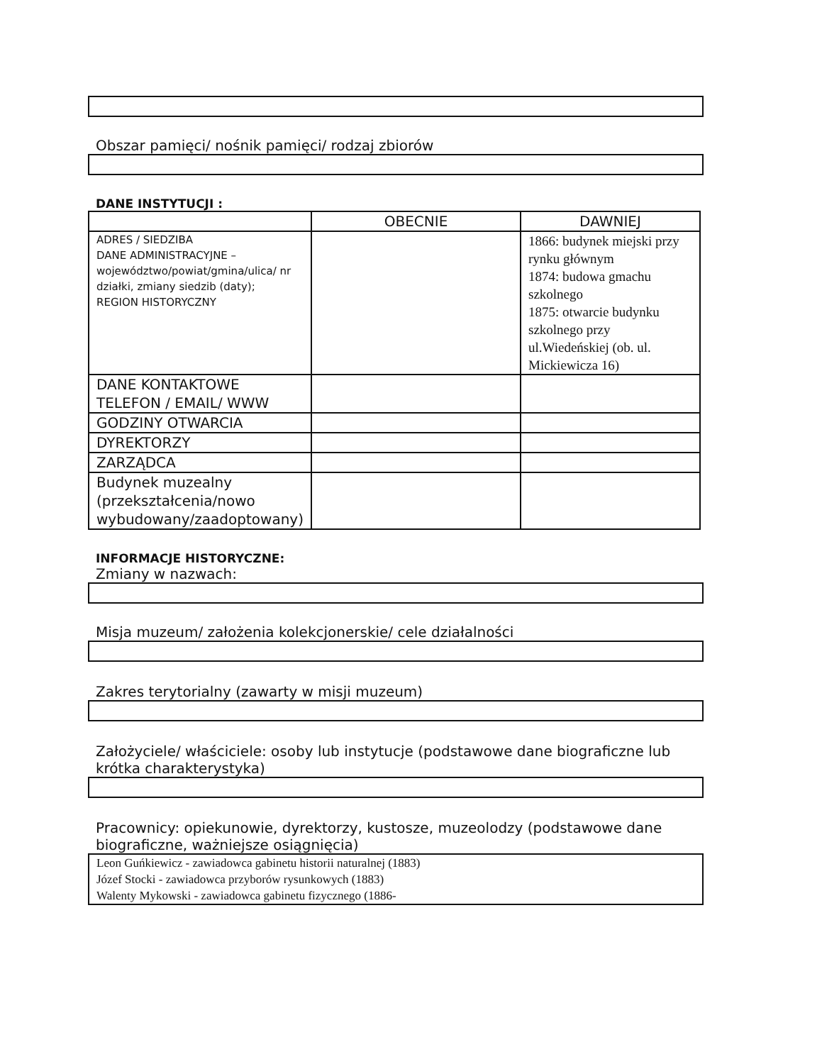Obszar pamięci/ nośnik pamięci/ rodzaj zbiorów
DANE INSTYTUCJI :
| | OBECNIE | DAWNIEJ |
| --- | --- | --- |
| ADRES / SIEDZIBA DANE ADMINISTRACYJNE – województwo/powiat/gmina/ulica/ nr działki, zmiany siedzib (daty); REGION HISTORYCZNY | | 1866: budynek miejski przy rynku głównym 1874: budowa gmachu szkolnego 1875: otwarcie budynku szkolnego przy ul.Wiedeńskiej (ob. ul. Mickiewicza 16) |
| DANE KONTAKTOWE TELEFON / EMAIL/ WWW | | |
| GODZINY OTWARCIA | | |
| DYREKTORZY | | |
| ZARZĄDCA | | |
| Budynek muzealny (przekształcenia/nowo wybudowany/zaadoptowany) | | |
INFORMACJE HISTORYCZNE:
Zmiany w nazwach:
Misja muzeum/ założenia kolekcjonerskie/ cele działalności
Zakres terytorialny (zawarty w misji muzeum)
Założyciele/ właściciele: osoby lub instytucje (podstawowe dane biograficzne lub krótka charakterystyka)
Pracownicy: opiekunowie, dyrektorzy, kustosze, muzeolodzy (podstawowe dane biograficzne, ważniejsze osiągnięcia)
Leon Guńkiewicz - zawiadowca gabinetu historii naturalnej (1883)
Józef Stocki - zawiadowca przyborów rysunkowych (1883)
Walenty Mykowski - zawiadowca gabinetu fizycznego (1886-